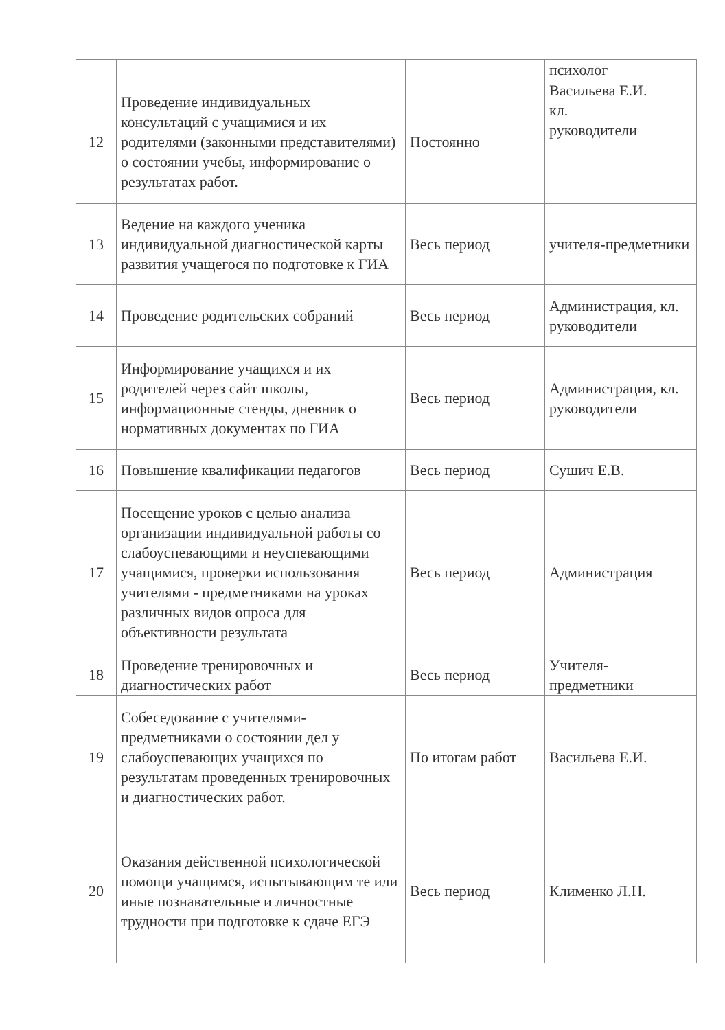| | | | психолог |
| 12 | Проведение индивидуальных консультаций с учащимися и их родителями (законными представителями) о состоянии учебы, информирование о результатах работ. | Постоянно | Васильева Е.И. кл. руководители |
| 13 | Ведение на каждого ученика индивидуальной диагностической карты развития учащегося по подготовке к ГИА | Весь период | учителя-предметники |
| 14 | Проведение родительских собраний | Весь период | Администрация, кл. руководители |
| 15 | Информирование учащихся и их родителей через сайт школы, информационные стенды, дневник о нормативных документах по ГИА | Весь период | Администрация, кл. руководители |
| 16 | Повышение квалификации педагогов | Весь период | Сушич Е.В. |
| 17 | Посещение уроков с целью анализа организации индивидуальной работы со слабоуспевающими и неуспевающими учащимися, проверки использования учителями - предметниками на уроках различных видов опроса для объективности результата | Весь период | Администрация |
| 18 | Проведение тренировочных и диагностических работ | Весь период | Учителя-предметники |
| 19 | Собеседование с учителями-предметниками о состоянии дел у слабоуспевающих учащихся по результатам проведенных тренировочных и диагностических работ. | По итогам работ | Васильева Е.И. |
| 20 | Оказания действенной психологической помощи учащимся, испытывающим те или иные познавательные и личностные трудности при подготовке к сдаче ЕГЭ | Весь период | Клименко Л.Н. |